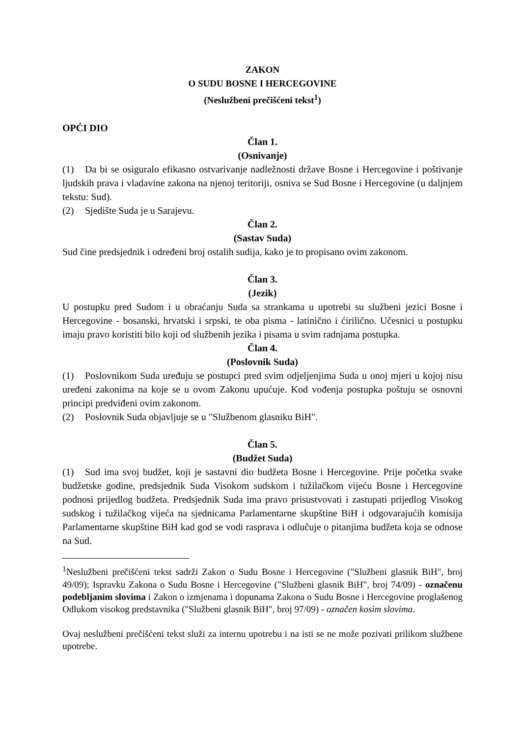ZAKON
O SUDU BOSNE I HERCEGOVINE
(Neslužbeni prečišćeni tekst<sup>1</sup>)
OPĆI DIO
Član 1.
(Osnivanje)
(1) Da bi se osiguralo efikasno ostvarivanje nadležnosti države Bosne i Hercegovine i poštivanje ljudskih prava i vladavine zakona na njenoj teritoriji, osniva se Sud Bosne i Hercegovine (u daljnjem tekstu: Sud).
(2) Sjedište Suda je u Sarajevu.
Član 2.
(Sastav Suda)
Sud čine predsjednik i određeni broj ostalih sudija, kako je to propisano ovim zakonom.
Član 3.
(Jezik)
U postupku pred Sudom i u obraćanju Suda sa strankama u upotrebi su službeni jezici Bosne i Hercegovine - bosanski, hrvatski i srpski, te oba pisma - latinično i ćirilično. Učesnici u postupku imaju pravo koristiti bilo koji od službenih jezika i pisama u svim radnjama postupka.
Član 4.
(Poslovnik Suda)
(1) Poslovnikom Suda uređuju se postupci pred svim odjeljenjima Suda u onoj mjeri u kojoj nisu uređeni zakonima na koje se u ovom Zakonu upućuje. Kod vođenja postupka poštuju se osnovni principi predviđeni ovim zakonom.
(2) Poslovnik Suda objavljuje se u "Službenom glasniku BiH".
Član 5.
(Budžet Suda)
(1) Sud ima svoj budžet, koji je sastavni dio budžeta Bosne i Hercegovine. Prije početka svake budžetske godine, predsjednik Suda Visokom sudskom i tužilačkom vijeću Bosne i Hercegovine podnosi prijedlog budžeta. Predsjednik Suda ima pravo prisustvovati i zastupati prijedlog Visokog sudskog i tužilačkog vijeća na sjednicama Parlamentarne skupštine BiH i odgovarajućih komisija Parlamentarne skupštine BiH kad god se vodi rasprava i odlučuje o pitanjima budžeta koja se odnose na Sud.
<sup>1</sup> Neslužbeni prečišćeni tekst sadrži Zakon o Sudu Bosne i Hercegovine ("Službeni glasnik BiH", broj 49/09); Ispravku Zakona o Sudu Bosne i Hercegovine ("Službeni glasnik BiH", broj 74/09) - označenu podebljanim slovima i Zakon o izmjenama i dopunama Zakona o Sudu Bosne i Hercegovine proglašenog Odlukom visokog predstavnika ("Službeni glasnik BiH", broj 97/09) - označen kosim slovima.
Ovaj neslužbeni prečišćeni tekst služi za internu upotrebu i na isti se ne može pozivati prilikom službene upotrebe.